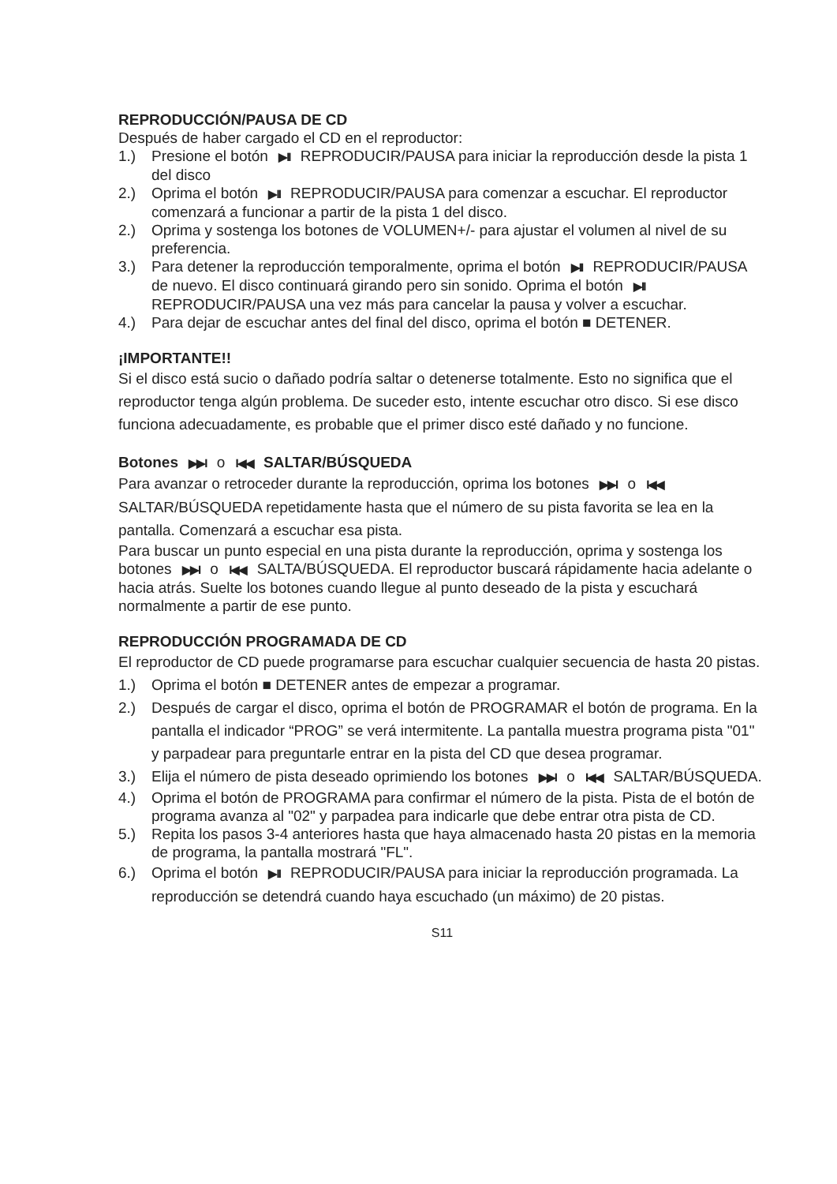REPRODUCCIÓN/PAUSA DE CD
Después de haber cargado el CD en el reproductor:
1.) Presione el botón ▶II REPRODUCIR/PAUSA para iniciar la reproducción desde la pista 1 del disco
2.) Oprima el botón ▶II REPRODUCIR/PAUSA para comenzar a escuchar. El reproductor comenzará a funcionar a partir de la pista 1 del disco.
2.) Oprima y sostenga los botones de VOLUMEN+/- para ajustar el volumen al nivel de su preferencia.
3.) Para detener la reproducción temporalmente, oprima el botón ▶II REPRODUCIR/PAUSA de nuevo. El disco continuará girando pero sin sonido. Oprima el botón ▶II REPRODUCIR/PAUSA una vez más para cancelar la pausa y volver a escuchar.
4.) Para dejar de escuchar antes del final del disco, oprima el botón ■ DETENER.
¡IMPORTANTE!!
Si el disco está sucio o dañado podría saltar o detenerse totalmente. Esto no significa que el reproductor tenga algún problema. De suceder esto, intente escuchar otro disco. Si ese disco funciona adecuadamente, es probable que el primer disco esté dañado y no funcione.
Botones ▶▶I o I◀◀ SALTAR/BÚSQUEDA
Para avanzar o retroceder durante la reproducción, oprima los botones ▶▶I o I◀◀ SALTAR/BÚSQUEDA repetidamente hasta que el número de su pista favorita se lea en la pantalla. Comenzará a escuchar esa pista.
Para buscar un punto especial en una pista durante la reproducción, oprima y sostenga los botones ▶▶I o I◀◀ SALTA/BÚSQUEDA. El reproductor buscará rápidamente hacia adelante o hacia atrás. Suelte los botones cuando llegue al punto deseado de la pista y escuchará normalmente a partir de ese punto.
REPRODUCCIÓN PROGRAMADA DE CD
El reproductor de CD puede programarse para escuchar cualquier secuencia de hasta 20 pistas.
1.) Oprima el botón ■ DETENER antes de empezar a programar.
2.) Después de cargar el disco, oprima el botón de PROGRAMAR el botón de programa. En la pantalla el indicador “PROG” se verá intermitente. La pantalla muestra programa pista "01" y parpadear para preguntarle entrar en la pista del CD que desea programar.
3.) Elija el número de pista deseado oprimiendo los botones ▶▶I o I◀◀ SALTAR/BÚSQUEDA.
4.) Oprima el botón de PROGRAMA para confirmar el número de la pista. Pista de el botón de programa avanza al "02" y parpadea para indicarle que debe entrar otra pista de CD.
5.) Repita los pasos 3-4 anteriores hasta que haya almacenado hasta 20 pistas en la memoria de programa, la pantalla mostrará "FL".
6.) Oprima el botón ▶II REPRODUCIR/PAUSA para iniciar la reproducción programada. La reproducción se detendrá cuando haya escuchado (un máximo) de 20 pistas.
S11